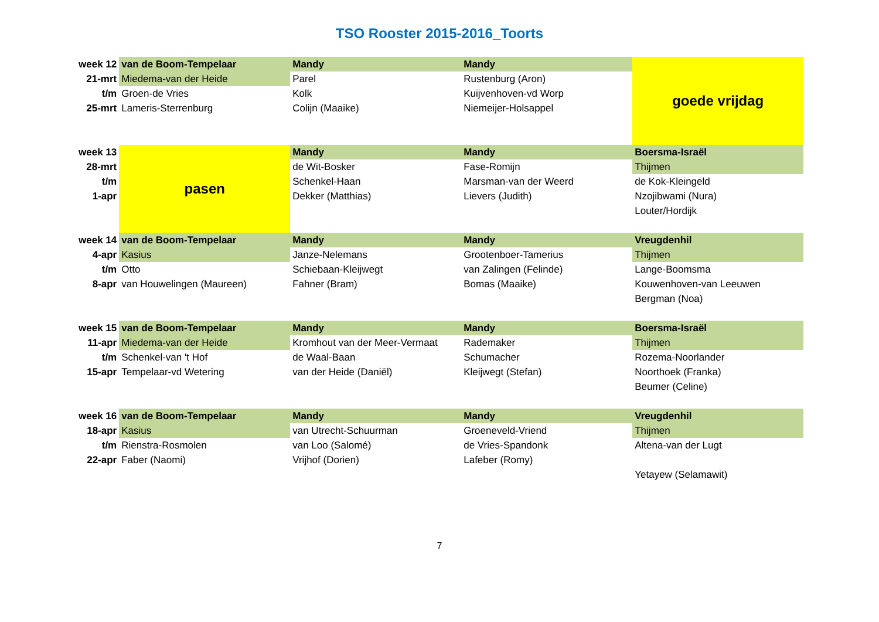TSO Rooster 2015-2016_Toorts
| week 12 | van de Boom-Tempelaar | Mandy | Mandy | goede vrijdag |
| 21-mrt | Miedema-van der Heide | Parel | Rustenburg (Aron) | |
| t/m | Groen-de Vries | Kolk | Kuijvenhoven-vd Worp | |
| 25-mrt | Lameris-Sterrenburg | Colijn (Maaike) | Niemeijer-Holsappel | |
| week 13 | pasen | Mandy | Mandy | Boersma-Israël |
| 28-mrt | | de Wit-Bosker | Fase-Romijn | Thijmen |
| t/m | | Schenkel-Haan | Marsman-van der Weerd | de Kok-Kleingeld |
| 1-apr | | Dekker (Matthias) | Lievers (Judith) | Nzojibwami (Nura) |
| | | | | Louter/Hordijk |
| week 14 | van de Boom-Tempelaar | Mandy | Mandy | Vreugdenhil |
| 4-apr | Kasius | Janze-Nelemans | Grootenboer-Tamerius | Thijmen |
| t/m | Otto | Schiebaan-Kleijwegt | van Zalingen (Felinde) | Lange-Boomsma |
| 8-apr | van Houwelingen (Maureen) | Fahner (Bram) | Bomas (Maaike) | Kouwenhoven-van Leeuwen |
| | | | | Bergman (Noa) |
| week 15 | van de Boom-Tempelaar | Mandy | Mandy | Boersma-Israël |
| 11-apr | Miedema-van der Heide | Kromhout van der Meer-Vermaat | Rademaker | Thijmen |
| t/m | Schenkel-van 't Hof | de Waal-Baan | Schumacher | Rozema-Noorlander |
| 15-apr | Tempelaar-vd Wetering | van der Heide (Daniël) | Kleijwegt (Stefan) | Noorthoek (Franka) |
| | | | | Beumer (Celine) |
| week 16 | van de Boom-Tempelaar | Mandy | Mandy | Vreugdenhil |
| 18-apr | Kasius | van Utrecht-Schuurman | Groeneveld-Vriend | Thijmen |
| t/m | Rienstra-Rosmolen | van Loo (Salomé) | de Vries-Spandonk | Altena-van der Lugt |
| 22-apr | Faber (Naomi) | Vrijhof (Dorien) | Lafeber (Romy) | |
| | | | | Yetayew (Selamawit) |
7